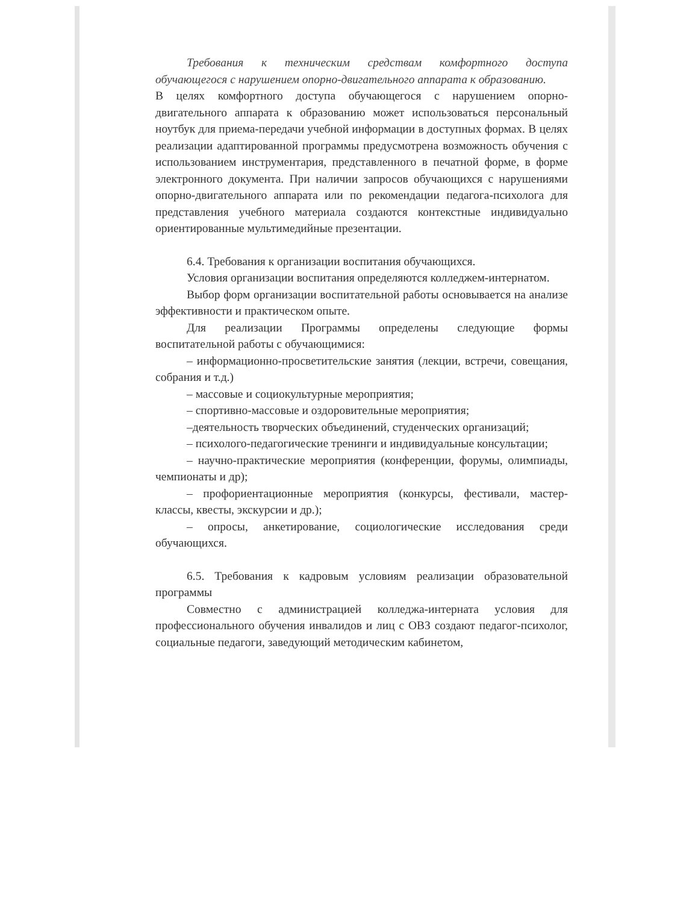Требования к техническим средствам комфортного доступа обучающегося с нарушением опорно-двигательного аппарата к образованию.
В целях комфортного доступа обучающегося с нарушением опорно-двигательного аппарата к образованию может использоваться персональный ноутбук для приема-передачи учебной информации в доступных формах. В целях реализации адаптированной программы предусмотрена возможность обучения с использованием инструментария, представленного в печатной форме, в форме электронного документа. При наличии запросов обучающихся с нарушениями опорно-двигательного аппарата или по рекомендации педагога-психолога для представления учебного материала создаются контекстные индивидуально ориентированные мультимедийные презентации.
6.4. Требования к организации воспитания обучающихся.
Условия организации воспитания определяются колледжем-интернатом.
Выбор форм организации воспитательной работы основывается на анализе эффективности и практическом опыте.
Для реализации Программы определены следующие формы воспитательной работы с обучающимися:
– информационно-просветительские занятия (лекции, встречи, совещания, собрания и т.д.)
– массовые и социокультурные мероприятия;
– спортивно-массовые и оздоровительные мероприятия;
–деятельность творческих объединений, студенческих организаций;
– психолого-педагогические тренинги и индивидуальные консультации;
– научно-практические мероприятия (конференции, форумы, олимпиады, чемпионаты и др);
– профориентационные мероприятия (конкурсы, фестивали, мастер-классы, квесты, экскурсии и др.);
– опросы, анкетирование, социологические исследования среди обучающихся.
6.5. Требования к кадровым условиям реализации образовательной программы
Совместно с администрацией колледжа-интерната условия для профессионального обучения инвалидов и лиц с ОВЗ создают педагог-психолог, социальные педагоги, заведующий методическим кабинетом,